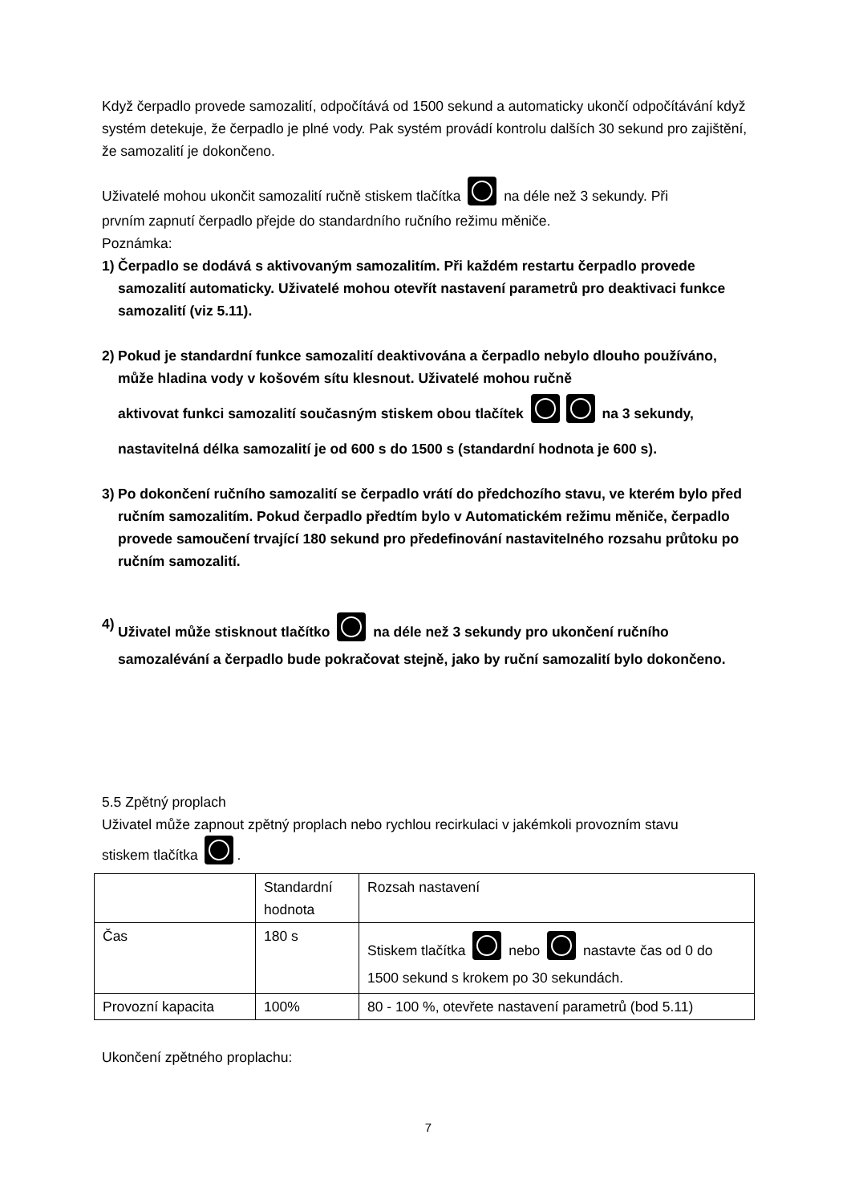Když čerpadlo provede samozalití, odpočítává od 1500 sekund a automaticky ukončí odpočítávání když systém detekuje, že čerpadlo je plné vody. Pak systém provádí kontrolu dalších 30 sekund pro zajištění, že samozalití je dokončeno.
Uživatelé mohou ukončit samozalití ručně stiskem tlačítka na déle než 3 sekundy. Při
prvním zapnutí čerpadlo přejde do standardního ručního režimu měniče.
Poznámka:
1) Čerpadlo se dodává s aktivovaným samozalitím. Při každém restartu čerpadlo provede samozalití automaticky. Uživatelé mohou otevřít nastavení parametrů pro deaktivaci funkce samozalití (viz 5.11).
2) Pokud je standardní funkce samozalití deaktivována a čerpadlo nebylo dlouho používáno, může hladina vody v košovém sítu klesnout. Uživatelé mohou ručně
aktivovat funkci samozalití současným stiskem obou tlačítek na 3 sekundy,
nastavitelná délka samozalití je od 600 s do 1500 s (standardní hodnota je 600 s).
3) Po dokončení ručního samozalití se čerpadlo vrátí do předchozího stavu, ve kterém bylo před ručním samozalitím. Pokud čerpadlo předtím bylo v Automatickém režimu měniče, čerpadlo provede samoučení trvající 180 sekund pro předefinování nastavitelného rozsahu průtoku po ručním samozalití.
4) Uživatel může stisknout tlačítko na déle než 3 sekundy pro ukončení ručního
samozalévání a čerpadlo bude pokračovat stejně, jako by ruční samozalití bylo dokončeno.
5.5 Zpětný proplach
Uživatel může zapnout zpětný proplach nebo rychlou recirkulaci v jakémkoli provozním stavu
stiskem tlačítka .
| | Standardní hodnota | Rozsah nastavení |
| Čas | 180 s | Stiskem tlačítka nebo nastavte čas od 0 do 1500 sekund s krokem po 30 sekundách. |
| Provozní kapacita | 100% | 80 - 100 %, otevřete nastavení parametrů (bod 5.11) |
Ukončení zpětného proplachu:
7